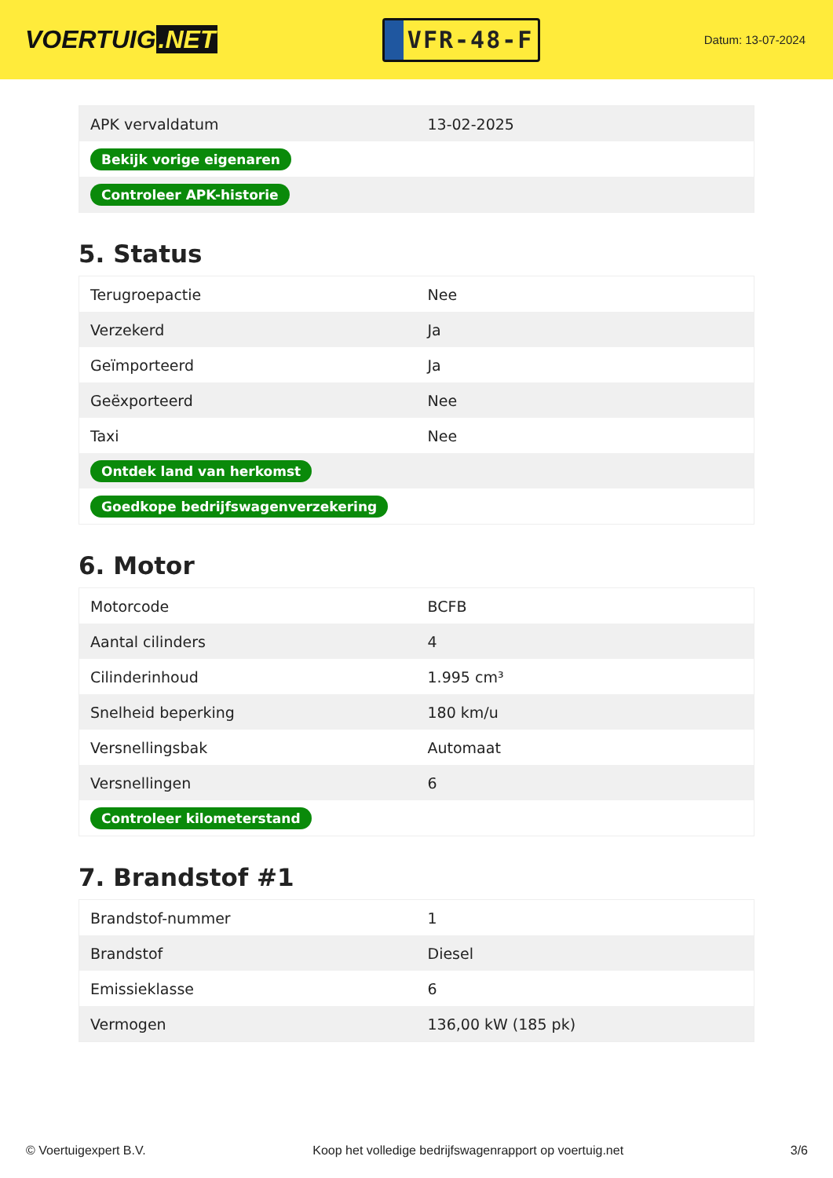VOERTUIG.NET
VFR-48-F
Datum: 13-07-2024
| APK vervaldatum | 13-02-2025 |
| Bekijk vorige eigenaren | |
| Controleer APK-historie | |
5. Status
| Terugroepactie | Nee |
| Verzekerd | Ja |
| Geïmporteerd | Ja |
| Geëxporteerd | Nee |
| Taxi | Nee |
| Ontdek land van herkomst | |
| Goedkope bedrijfswagenverzekering | |
6. Motor
| Motorcode | BCFB |
| Aantal cilinders | 4 |
| Cilinderinhoud | 1.995 cm³ |
| Snelheid beperking | 180 km/u |
| Versnellingsbak | Automaat |
| Versnellingen | 6 |
| Controleer kilometerstand | |
7. Brandstof #1
| Brandstof-nummer | 1 |
| Brandstof | Diesel |
| Emissieklasse | 6 |
| Vermogen | 136,00 kW (185 pk) |
© Voertuigexpert B.V. Koop het volledige bedrijfswagenrapport op voertuig.net 3/6